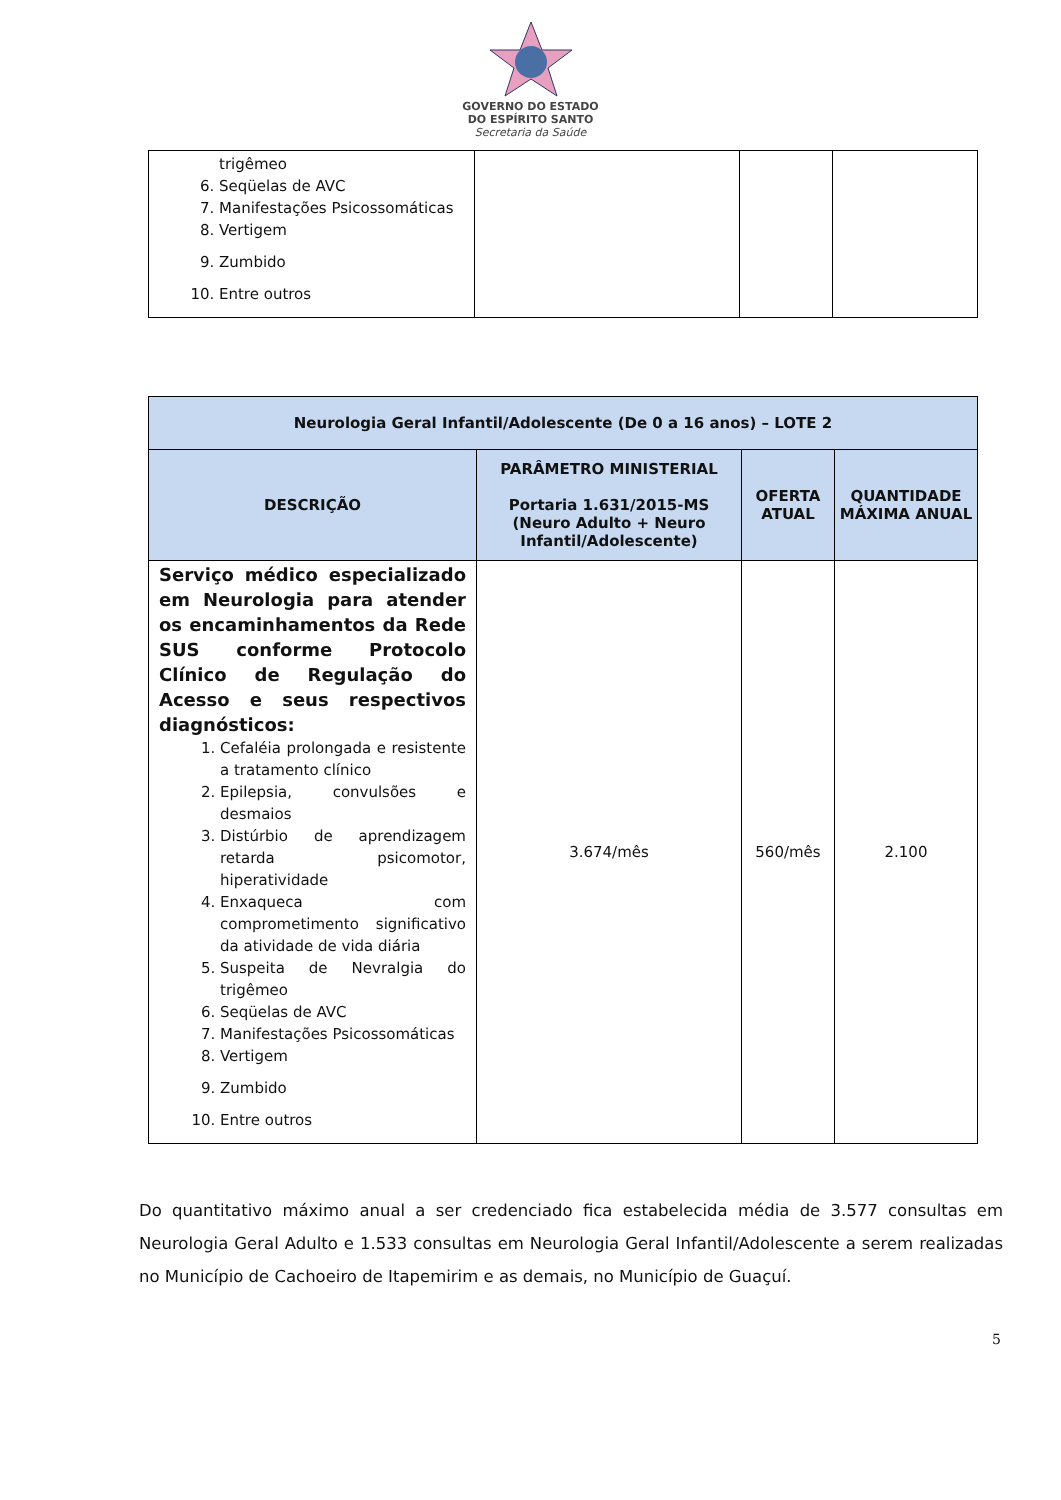GOVERNO DO ESTADO
DO ESPÍRITO SANTO
Secretaria da Saúde
| trigêmeo 6. Seqüelas de AVC 7. Manifestações Psicossomáticas 8. Vertigem 9. Zumbido 10. Entre outros | | | |
| Neurologia Geral Infantil/Adolescente (De 0 a 16 anos) – LOTE 2 | | | |
| --- | --- | --- | --- |
| DESCRIÇÃO | PARÂMETRO MINISTERIAL Portaria 1.631/2015-MS (Neuro Adulto + Neuro Infantil/Adolescente) | OFERTA ATUAL | QUANTIDADE MÁXIMA ANUAL |
| Serviço médico especializado em Neurologia para atender os encaminhamentos da Rede SUS conforme Protocolo Clínico de Regulação do Acesso e seus respectivos diagnósticos: 1. Cefaléia prolongada e resistente a tratamento clínico 2. Epilepsia, convulsões e desmaios 3. Distúrbio de aprendizagem retarda psicomotor, hiperatividade 4. Enxaqueca com comprometimento significativo da atividade de vida diária 5. Suspeita de Nevralgia do trigêmeo 6. Seqüelas de AVC 7. Manifestações Psicossomáticas 8. Vertigem 9. Zumbido 10. Entre outros | 3.674/mês | 560/mês | 2.100 |
Do quantitativo máximo anual a ser credenciado fica estabelecida média de 3.577 consultas em Neurologia Geral Adulto e 1.533 consultas em Neurologia Geral Infantil/Adolescente a serem realizadas no Município de Cachoeiro de Itapemirim e as demais, no Município de Guaçuí.
5